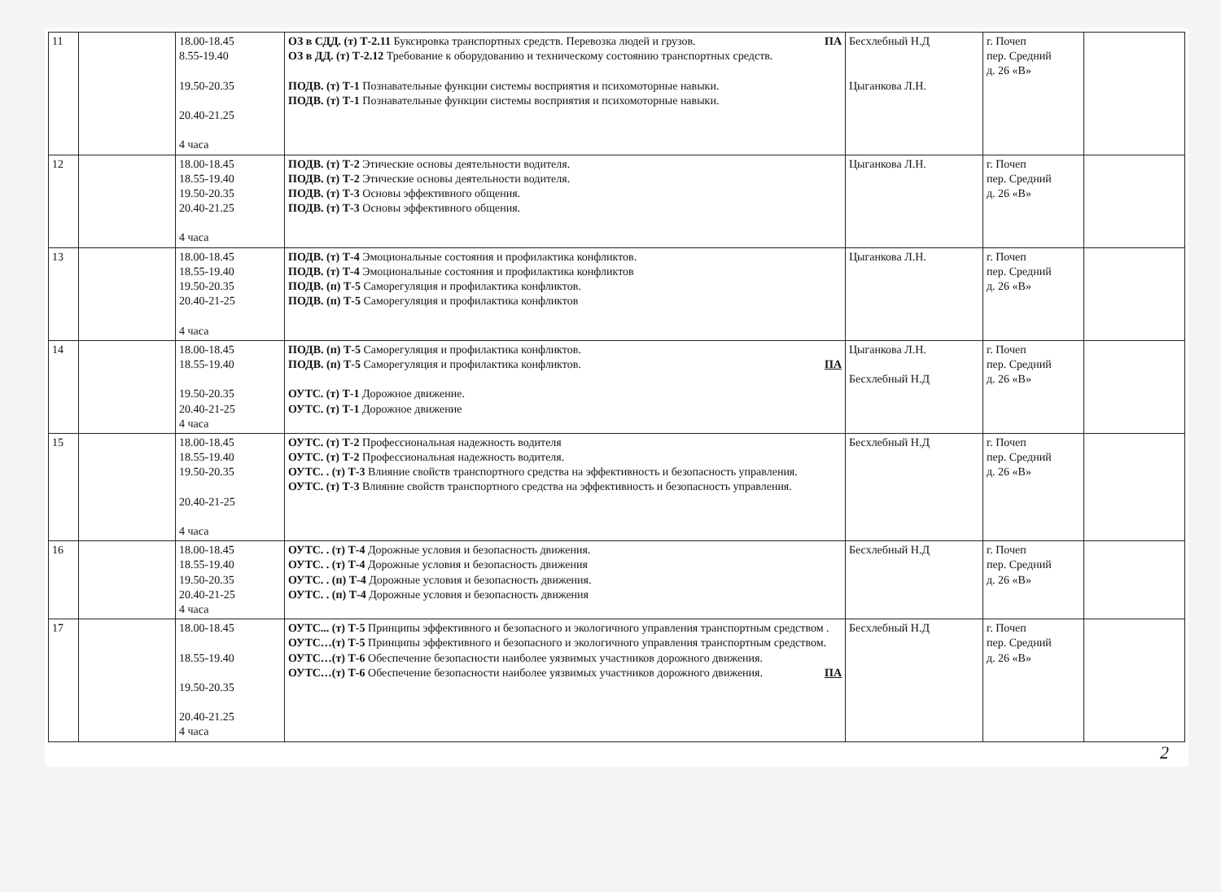| 11 | | 18.00-18.45 8.55-19.40 19.50-20.35 20.40-21.25 4 часа | ОЗ в СДД. (т) Т-2.11 Буксировка транспортных средств. Перевозка людей и грузов. ПА ОЗ в ДД. (т) Т-2.12 Требование к оборудованию и техническому состоянию транспортных средств. ПОДВ. (т) Т-1 Познавательные функции системы восприятия и психомоторные навыки. ПОДВ. (т) Т-1 Познавательные функции системы восприятия и психомоторные навыки. | Бесхлебный Н.Д Цыганкова Л.Н. | г. Почеп пер. Средний д. 26 «В» | |
| 12 | | 18.00-18.45 18.55-19.40 19.50-20.35 20.40-21.25 4 часа | ПОДВ. (т) Т-2 Этические основы деятельности водителя. ПОДВ. (т) Т-2 Этические основы деятельности водителя. ПОДВ. (т) Т-3 Основы эффективного общения. ПОДВ. (т) Т-3 Основы эффективного общения. | Цыганкова Л.Н. | г. Почеп пер. Средний д. 26 «В» | |
| 13 | | 18.00-18.45 18.55-19.40 19.50-20.35 20.40-21-25 4 часа | ПОДВ. (т) Т-4 Эмоциональные состояния и профилактика конфликтов. ПОДВ. (т) Т-4 Эмоциональные состояния и профилактика конфликтов ПОДВ. (п) Т-5 Саморегуляция и профилактика конфликтов. ПОДВ. (п) Т-5 Саморегуляция и профилактика конфликтов | Цыганкова Л.Н. | г. Почеп пер. Средний д. 26 «В» | |
| 14 | | 18.00-18.45 18.55-19.40 19.50-20.35 20.40-21-25 4 часа | ПОДВ. (п) Т-5 Саморегуляция и профилактика конфликтов. ПОДВ. (п) Т-5 Саморегуляция и профилактика конфликтов. ПА ОУТС. (т) Т-1 Дорожное движение. ОУТС. (т) Т-1 Дорожное движение | Цыганкова Л.Н. Бесхлебный Н.Д | г. Почеп пер. Средний д. 26 «В» | |
| 15 | | 18.00-18.45 18.55-19.40 19.50-20.35 20.40-21-25 4 часа | ОУТС. (т) Т-2 Профессиональная надежность водителя ОУТС. (т) Т-2 Профессиональная надежность водителя. ОУТС. . (т) Т-3 Влияние свойств транспортного средства на эффективность и безопасность управления. ОУТС. (т) Т-3 Влияние свойств транспортного средства на эффективность и безопасность управления. | Бесхлебный Н.Д | г. Почеп пер. Средний д. 26 «В» | |
| 16 | | 18.00-18.45 18.55-19.40 19.50-20.35 20.40-21-25 4 часа | ОУТС. . (т) Т-4 Дорожные условия и безопасность движения. ОУТС. . (т) Т-4 Дорожные условия и безопасность движения ОУТС. . (п) Т-4 Дорожные условия и безопасность движения. ОУТС. . (п) Т-4 Дорожные условия и безопасность движения | Бесхлебный Н.Д | г. Почеп пер. Средний д. 26 «В» | |
| 17 | | 18.00-18.45 18.55-19.40 19.50-20.35 20.40-21.25 4 часа | ОУТС... (т) Т-5 Принципы эффективного и безопасного и экологичного управления транспортным средством . ОУТС…(т) Т-5 Принципы эффективного и безопасного и экологичного управления транспортным средством. ОУТС…(т) Т-6 Обеспечение безопасности наиболее уязвимых участников дорожного движения. ОУТС…(т) Т-6 Обеспечение безопасности наиболее уязвимых участников дорожного движения. ПА | Бесхлебный Н.Д | г. Почеп пер. Средний д. 26 «В» | |
2